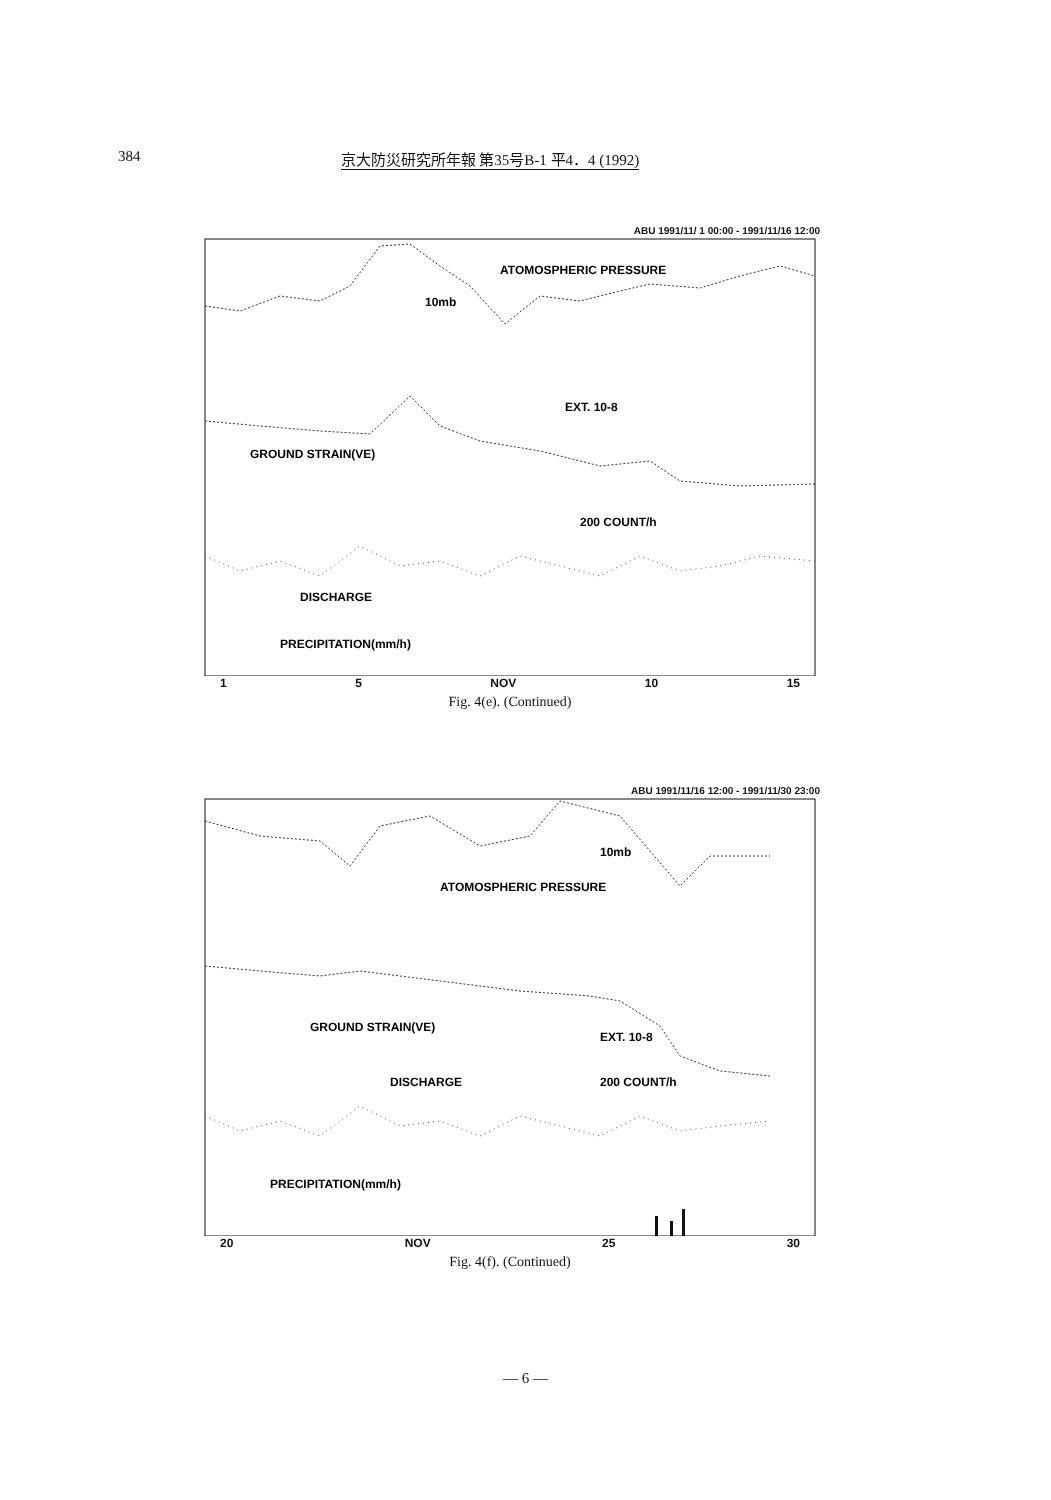384 京大防災研究所年報 第35号B-1 平4．4 (1992)
ABU 1991/11/ 1 00:00 - 1991/11/16 12:00
ATOMOSPHERIC PRESSURE
10mb
GROUND STRAIN(VE)
EXT. 10-8
200 COUNT/h
DISCHARGE
PRECIPITATION(mm/h)
1 5 NOV 10 15
Fig. 4(e). (Continued)
ABU 1991/11/16 12:00 - 1991/11/30 23:00
ATOMOSPHERIC PRESSURE
10mb
GROUND STRAIN(VE)
EXT. 10-8
DISCHARGE
200 COUNT/h
PRECIPITATION(mm/h)
20 NOV 25 30
Fig. 4(f). (Continued)
— 6 —